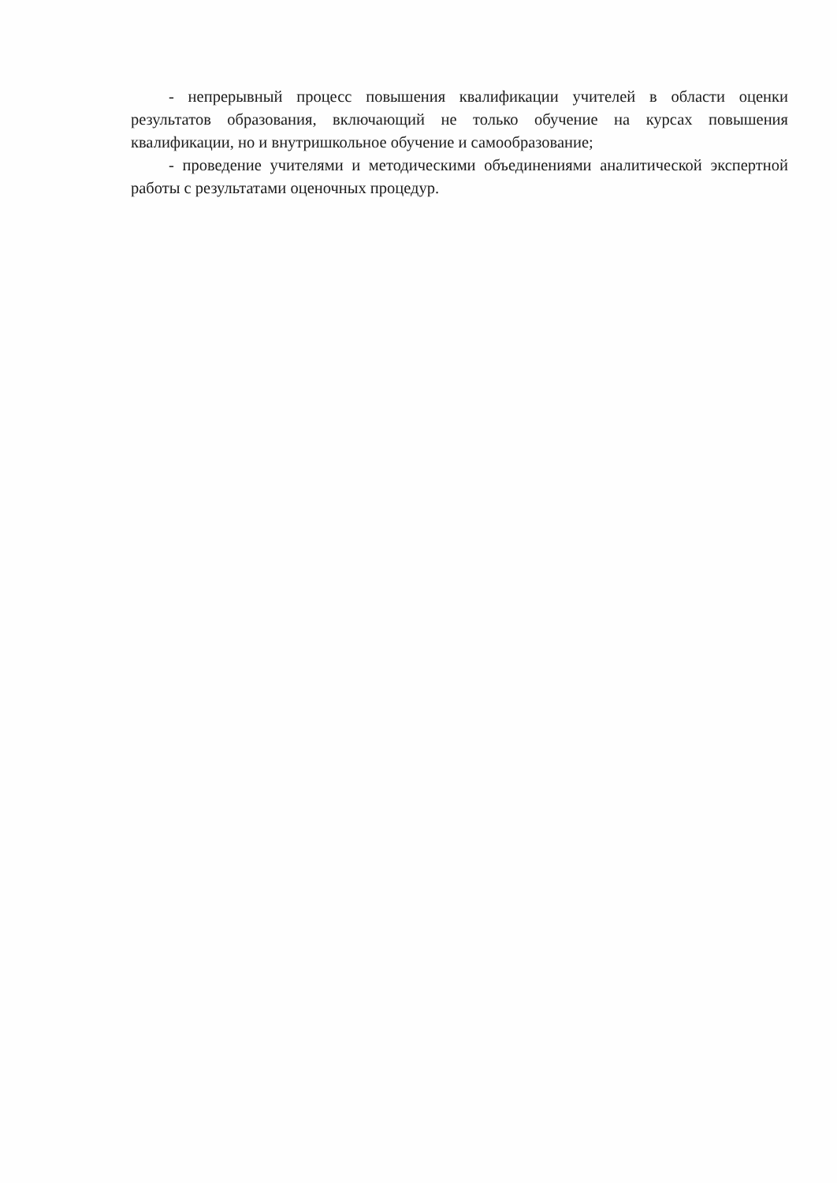- непрерывный процесс повышения квалификации учителей в области оценки результатов образования, включающий не только обучение на курсах повышения квалификации, но и внутришкольное обучение и самообразование;
- проведение учителями и методическими объединениями аналитической экспертной работы с результатами оценочных процедур.